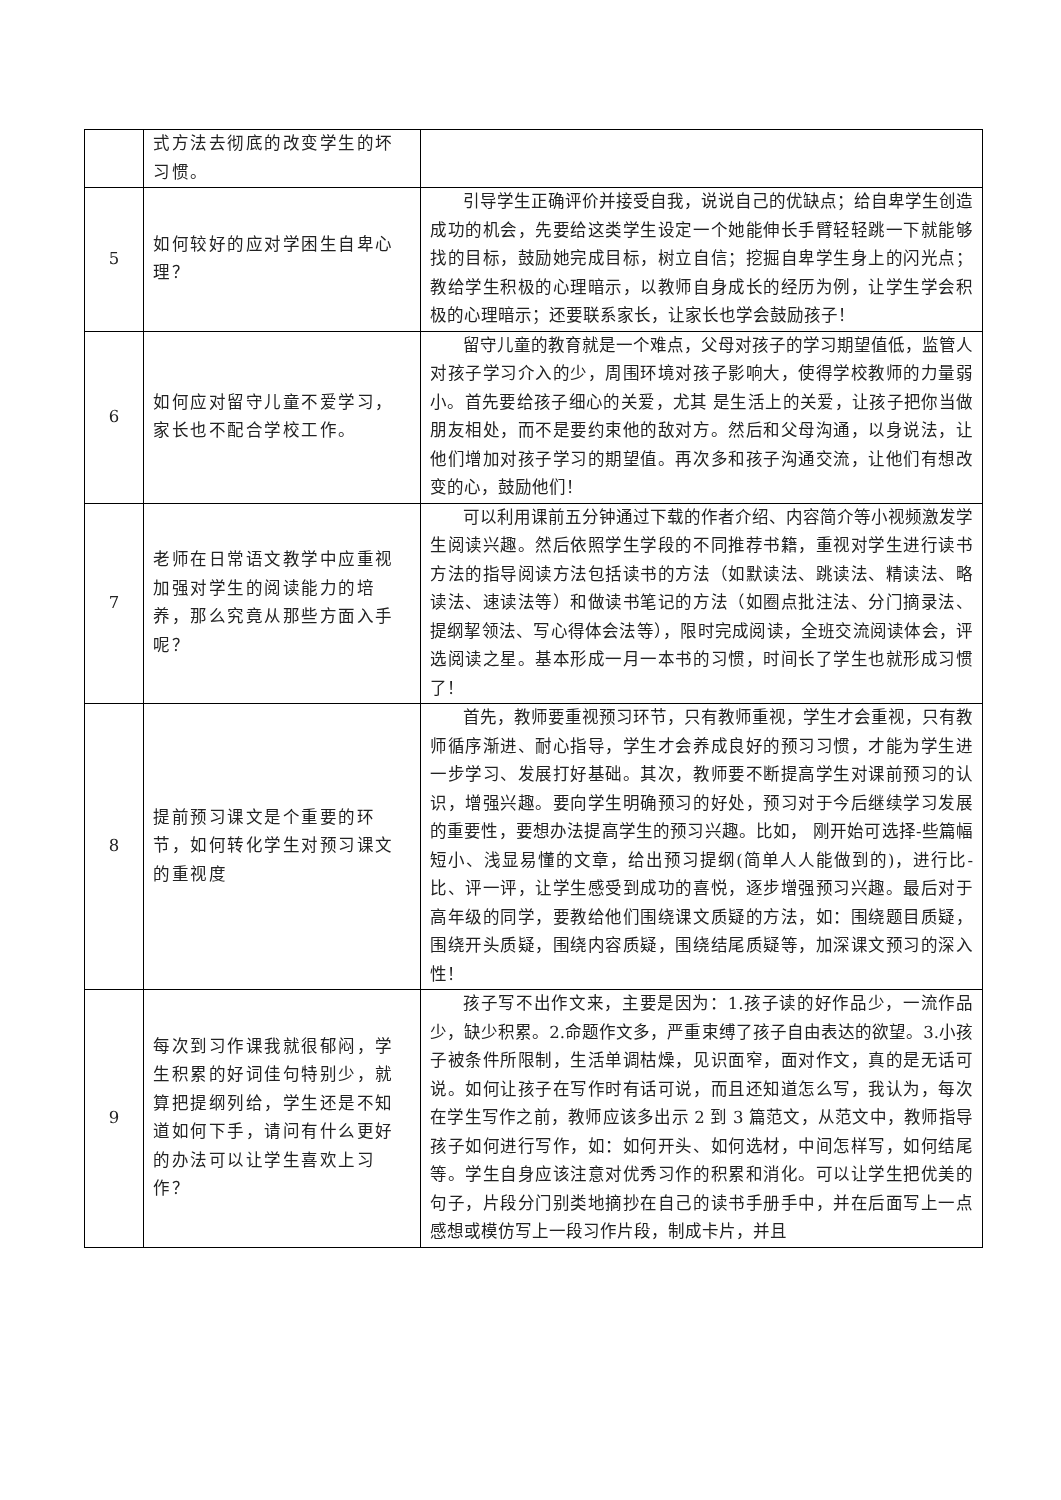| | 式方法去彻底的改变学生的坏习惯。 | |
| 5 | 如何较好的应对学困生自卑心理？ | 引导学生正确评价并接受自我，说说自己的优缺点；给自卑学生创造成功的机会，先要给这类学生设定一个她能伸长手臂轻轻跳一下就能够找的目标，鼓励她完成目标，树立自信；挖掘自卑学生身上的闪光点；教给学生积极的心理暗示，以教师自身成长的经历为例，让学生学会积极的心理暗示；还要联系家长，让家长也学会鼓励孩子！ |
| 6 | 如何应对留守儿童不爱学习，家长也不配合学校工作。 | 留守儿童的教育就是一个难点，父母对孩子的学习期望值低，监管人对孩子学习介入的少，周围环境对孩子影响大，使得学校教师的力量弱小。首先要给孩子细心的关爱，尤其 是生活上的关爱，让孩子把你当做朋友相处，而不是要约束他的敌对方。然后和父母沟通，以身说法，让他们增加对孩子学习的期望值。再次多和孩子沟通交流，让他们有想改变的心，鼓励他们！ |
| 7 | 老师在日常语文教学中应重视加强对学生的阅读能力的培养，那么究竟从那些方面入手呢？ | 可以利用课前五分钟通过下载的作者介绍、内容简介等小视频激发学生阅读兴趣。然后依照学生学段的不同推荐书籍，重视对学生进行读书方法的指导阅读方法包括读书的方法（如默读法、跳读法、精读法、略读法、速读法等）和做读书笔记的方法（如圈点批注法、分门摘录法、提纲挈领法、写心得体会法等），限时完成阅读，全班交流阅读体会，评选阅读之星。基本形成一月一本书的习惯，时间长了学生也就形成习惯了！ |
| 8 | 提前预习课文是个重要的环节，如何转化学生对预习课文的重视度 | 首先，教师要重视预习环节，只有教师重视，学生才会重视，只有教师循序渐进、耐心指导，学生才会养成良好的预习习惯，才能为学生进一步学习、发展打好基础。其次，教师要不断提高学生对课前预习的认识，增强兴趣。要向学生明确预习的好处，预习对于今后继续学习发展的重要性，要想办法提高学生的预习兴趣。比如， 刚开始可选择-些篇幅短小、浅显易懂的文章，给出预习提纲(简单人人能做到的)，进行比-比、评一评，让学生感受到成功的喜悦，逐步增强预习兴趣。最后对于高年级的同学，要教给他们围绕课文质疑的方法，如：围绕题目质疑，围绕开头质疑，围绕内容质疑，围绕结尾质疑等，加深课文预习的深入性！ |
| 9 | 每次到习作课我就很郁闷，学生积累的好词佳句特别少，就算把提纲列给，学生还是不知道如何下手，请问有什么更好的办法可以让学生喜欢上习作？ | 孩子写不出作文来，主要是因为：1.孩子读的好作品少，一流作品少，缺少积累。2.命题作文多，严重束缚了孩子自由表达的欲望。3.小孩子被条件所限制，生活单调枯燥，见识面窄，面对作文，真的是无话可说。如何让孩子在写作时有话可说，而且还知道怎么写，我认为，每次在学生写作之前，教师应该多出示 2 到 3 篇范文，从范文中，教师指导孩子如何进行写作，如：如何开头、如何选材，中间怎样写，如何结尾等。学生自身应该注意对优秀习作的积累和消化。可以让学生把优美的句子，片段分门别类地摘抄在自己的读书手册手中，并在后面写上一点感想或模仿写上一段习作片段，制成卡片，并且 |